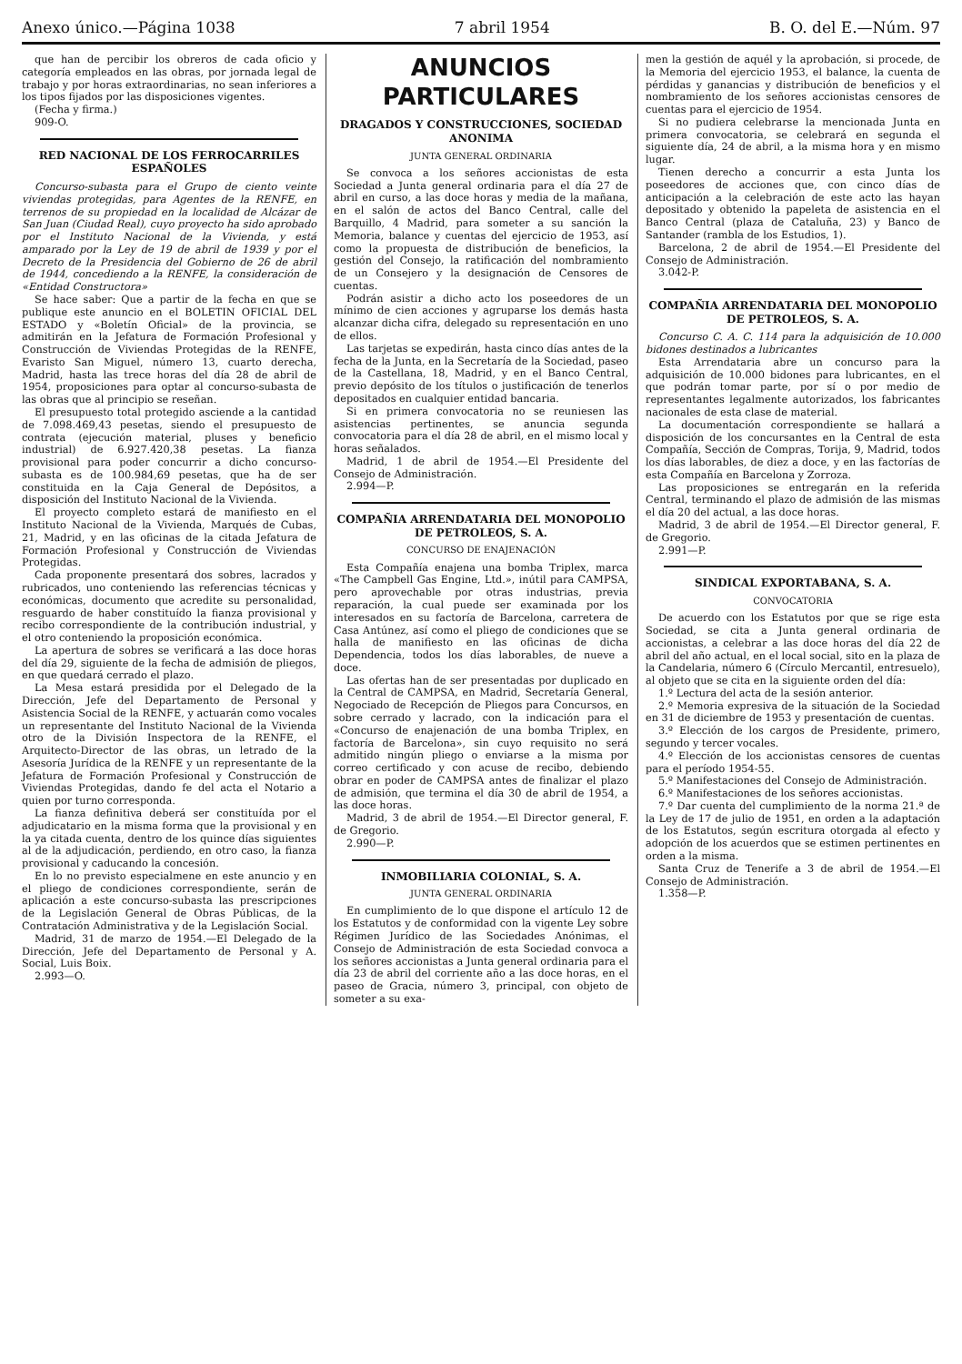Anexo único.—Página 1038 7 abril 1954 B. O. del E.—Núm. 97
que han de percibir los obreros de cada oficio y categoría empleados en las obras, por jornada legal de trabajo y por horas extraordinarias, no sean inferiores a los tipos fijados por las disposiciones vigentes.
(Fecha y firma.)
909-O.
RED NACIONAL DE LOS FERROCARRILES ESPAÑOLES
Concurso-subasta para el Grupo de ciento veinte viviendas protegidas, para Agentes de la RENFE, en terrenos de su propiedad en la localidad de Alcázar de San Juan (Ciudad Real), cuyo proyecto ha sido aprobado por el Instituto Nacional de la Vivienda, y está amparado por la Ley de 19 de abril de 1939 y por el Decreto de la Presidencia del Gobierno de 26 de abril de 1944, concediendo a la RENFE, la consideración de «Entidad Constructora»
Se hace saber: Que a partir de la fecha en que se publique este anuncio en el BOLETIN OFICIAL DEL ESTADO y «Boletín Oficial» de la provincia, se admitirán en la Jefatura de Formación Profesional y Construcción de Viviendas Protegidas de la RENFE, Evaristo San Miguel, número 13, cuarto derecha, Madrid, hasta las trece horas del día 28 de abril de 1954, proposiciones para optar al concurso-subasta de las obras que al principio se reseñan.
El presupuesto total protegido asciende a la cantidad de 7.098.469,43 pesetas, siendo el presupuesto de contrata (ejecución material, pluses y beneficio industrial) de 6.927.420,38 pesetas. La fianza provisional para poder concurrir a dicho concurso-subasta es de 100.984,69 pesetas, que ha de ser constituida en la Caja General de Depósitos, a disposición del Instituto Nacional de la Vivienda.
El proyecto completo estará de manifiesto en el Instituto Nacional de la Vivienda, Marqués de Cubas, 21, Madrid, y en las oficinas de la citada Jefatura de Formación Profesional y Construcción de Viviendas Protegidas.
Cada proponente presentará dos sobres, lacrados y rubricados, uno conteniendo las referencias técnicas y económicas, documento que acredite su personalidad, resguardo de haber constituído la fianza provisional y recibo correspondiente de la contribución industrial, y el otro conteniendo la proposición económica.
La apertura de sobres se verificará a las doce horas del día 29, siguiente de la fecha de admisión de pliegos, en que quedará cerrado el plazo.
La Mesa estará presidida por el Delegado de la Dirección, Jefe del Departamento de Personal y Asistencia Social de la RENFE, y actuarán como vocales un representante del Instituto Nacional de la Vivienda otro de la División Inspectora de la RENFE, el Arquitecto-Director de las obras, un letrado de la Asesoría Jurídica de la RENFE y un representante de la Jefatura de Formación Profesional y Construcción de Viviendas Protegidas, dando fe del acta el Notario a quien por turno corresponda.
La fianza definitiva deberá ser constituída por el adjudicatario en la misma forma que la provisional y en la ya citada cuenta, dentro de los quince días siguientes al de la adjudicación, perdiendo, en otro caso, la fianza provisional y caducando la concesión.
En lo no previsto especialmene en este anuncio y en el pliego de condiciones correspondiente, serán de aplicación a este concurso-subasta las prescripciones de la Legislación General de Obras Públicas, de la Contratación Administrativa y de la Legislación Social.
Madrid, 31 de marzo de 1954.—El Delegado de la Dirección, Jefe del Departamento de Personal y A. Social, Luis Boix.
2.993—O.
ANUNCIOS PARTICULARES
DRAGADOS Y CONSTRUCCIONES, SOCIEDAD ANONIMA
JUNTA GENERAL ORDINARIA
Se convoca a los señores accionistas de esta Sociedad a Junta general ordinaria para el día 27 de abril en curso, a las doce horas y media de la mañana, en el salón de actos del Banco Central, calle del Barquillo, 4 Madrid, para someter a su sanción la Memoria, balance y cuentas del ejercicio de 1953, así como la propuesta de distribución de beneficios, la gestión del Consejo, la ratificación del nombramiento de un Consejero y la designación de Censores de cuentas.
Podrán asistir a dicho acto los poseedores de un mínimo de cien acciones y agruparse los demás hasta alcanzar dicha cifra, delegado su representación en uno de ellos.
Las tarjetas se expedirán, hasta cinco días antes de la fecha de la Junta, en la Secretaría de la Sociedad, paseo de la Castellana, 18, Madrid, y en el Banco Central, previo depósito de los títulos o justificación de tenerlos depositados en cualquier entidad bancaria.
Si en primera convocatoria no se reuniesen las asistencias pertinentes, se anuncia segunda convocatoria para el día 28 de abril, en el mismo local y horas señalados.
Madrid, 1 de abril de 1954.—El Presidente del Consejo de Administración.
2.994—P.
COMPAÑIA ARRENDATARIA DEL MONOPOLIO DE PETROLEOS, S. A.
CONCURSO DE ENAJENACIÓN
Esta Compañía enajena una bomba Triplex, marca «The Campbell Gas Engine, Ltd.», inútil para CAMPSA, pero aprovechable por otras industrias, previa reparación, la cual puede ser examinada por los interesados en su factoría de Barcelona, carretera de Casa Antúnez, así como el pliego de condiciones que se halla de manifiesto en las oficinas de dicha Dependencia, todos los días laborables, de nueve a doce.
Las ofertas han de ser presentadas por duplicado en la Central de CAMPSA, en Madrid, Secretaría General, Negociado de Recepción de Pliegos para Concursos, en sobre cerrado y lacrado, con la indicación para el «Concurso de enajenación de una bomba Triplex, en factoría de Barcelona», sin cuyo requisito no será admitido ningún pliego o enviarse a la misma por correo certificado y con acuse de recibo, debiendo obrar en poder de CAMPSA antes de finalizar el plazo de admisión, que termina el día 30 de abril de 1954, a las doce horas.
Madrid, 3 de abril de 1954.—El Director general, F. de Gregorio.
2.990—P.
INMOBILIARIA COLONIAL, S. A.
JUNTA GENERAL ORDINARIA
En cumplimiento de lo que dispone el artículo 12 de los Estatutos y de conformidad con la vigente Ley sobre Régimen Jurídico de las Sociedades Anónimas, el Consejo de Administración de esta Sociedad convoca a los señores accionistas a Junta general ordinaria para el día 23 de abril del corriente año a las doce horas, en el paseo de Gracia, número 3, principal, con objeto de someter a su exa-
men la gestión de aquél y la aprobación, si procede, de la Memoria del ejercicio 1953, el balance, la cuenta de pérdidas y ganancias y distribución de beneficios y el nombramiento de los señores accionistas censores de cuentas para el ejercicio de 1954.
Si no pudiera celebrarse la mencionada Junta en primera convocatoria, se celebrará en segunda el siguiente día, 24 de abril, a la misma hora y en mismo lugar.
Tienen derecho a concurrir a esta Junta los poseedores de acciones que, con cinco días de anticipación a la celebración de este acto las hayan depositado y obtenido la papeleta de asistencia en el Banco Central (plaza de Cataluña, 23) y Banco de Santander (rambla de los Estudios, 1).
Barcelona, 2 de abril de 1954.—El Presidente del Consejo de Administración.
3.042-P.
COMPAÑIA ARRENDATARIA DEL MONOPOLIO DE PETROLEOS, S. A.
Concurso C. A. C. 114 para la adquisición de 10.000 bidones destinados a lubricantes
Esta Arrendataria abre un concurso para la adquisición de 10.000 bidones para lubricantes, en el que podrán tomar parte, por sí o por medio de representantes legalmente autorizados, los fabricantes nacionales de esta clase de material.
La documentación correspondiente se hallará a disposición de los concursantes en la Central de esta Compañía, Sección de Compras, Torija, 9, Madrid, todos los días laborables, de diez a doce, y en las factorías de esta Compañía en Barcelona y Zorroza.
Las proposiciones se entregarán en la referida Central, terminando el plazo de admisión de las mismas el día 20 del actual, a las doce horas.
Madrid, 3 de abril de 1954.—El Director general, F. de Gregorio.
2.991—P.
SINDICAL EXPORTABANA, S. A.
CONVOCATORIA
De acuerdo con los Estatutos por que se rige esta Sociedad, se cita a Junta general ordinaria de accionistas, a celebrar a las doce horas del día 22 de abril del año actual, en el local social, sito en la plaza de la Candelaria, número 6 (Círculo Mercantil, entresuelo), al objeto que se cita en la siguiente orden del día:
1.º Lectura del acta de la sesión anterior.
2.º Memoria expresiva de la situación de la Sociedad en 31 de diciembre de 1953 y presentación de cuentas.
3.º Elección de los cargos de Presidente, primero, segundo y tercer vocales.
4.º Elección de los accionistas censores de cuentas para el período 1954-55.
5.º Manifestaciones del Consejo de Administración.
6.º Manifestaciones de los señores accionistas.
7.º Dar cuenta del cumplimiento de la norma 21.ª de la Ley de 17 de julio de 1951, en orden a la adaptación de los Estatutos, según escritura otorgada al efecto y adopción de los acuerdos que se estimen pertinentes en orden a la misma.
Santa Cruz de Tenerife a 3 de abril de 1954.—El Consejo de Administración.
1.358—P.